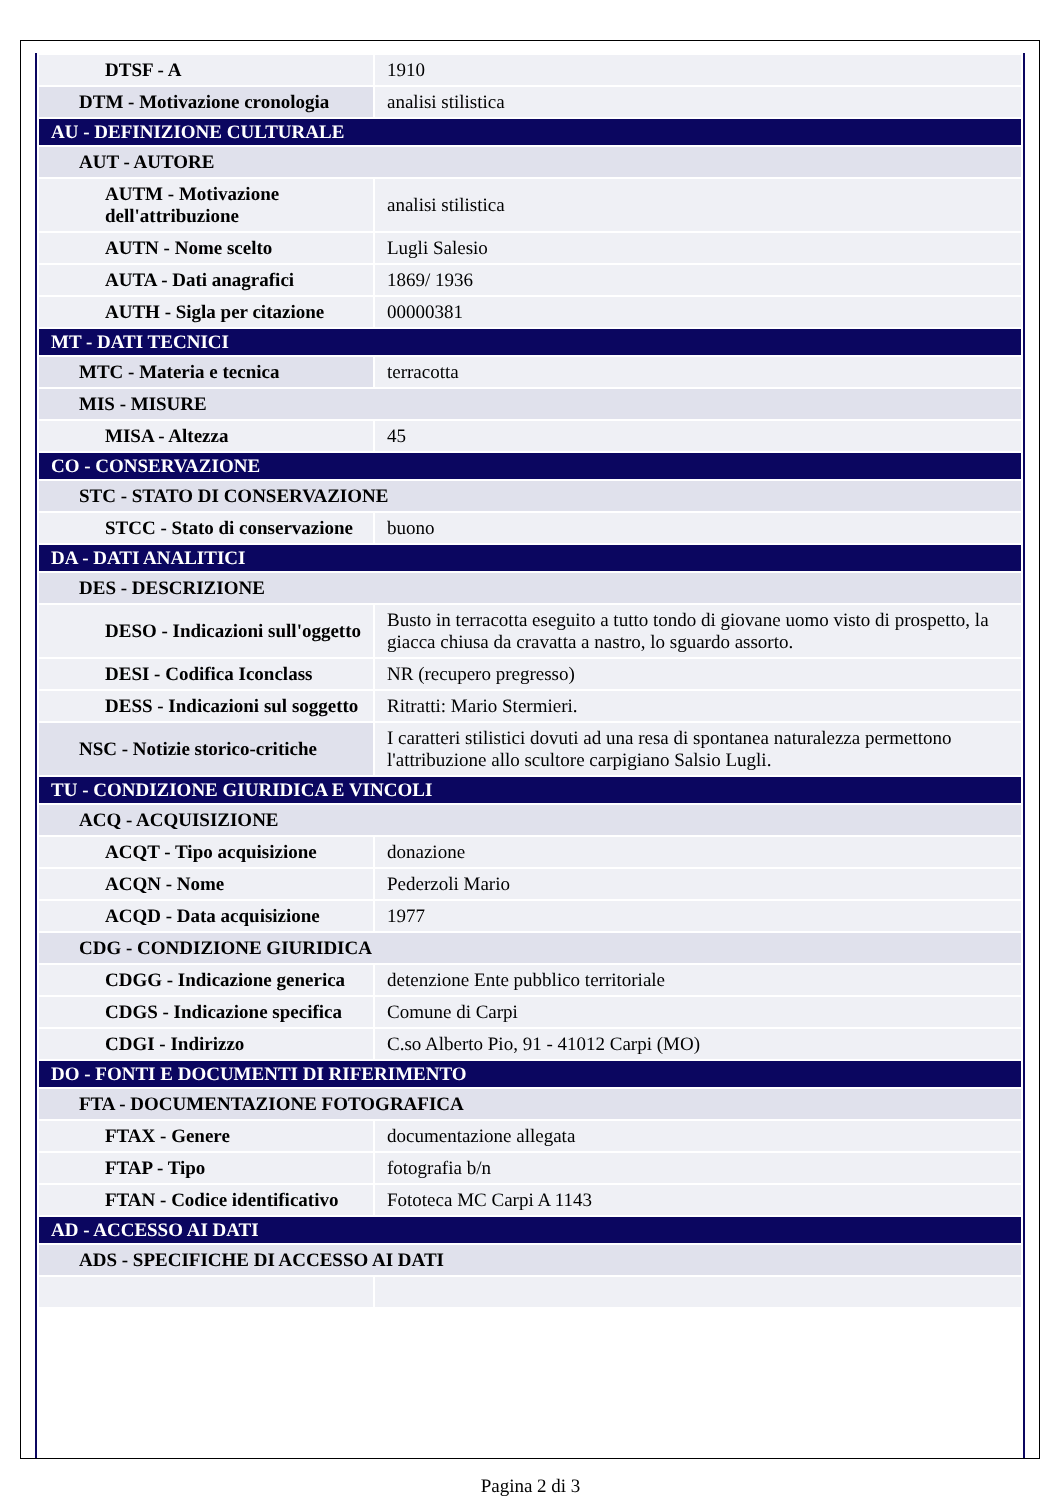| DTSF - A | 1910 |
| DTM - Motivazione cronologia | analisi stilistica |
| AU - DEFINIZIONE CULTURALE | |
| AUT - AUTORE | |
| AUTM - Motivazione dell'attribuzione | analisi stilistica |
| AUTN - Nome scelto | Lugli Salesio |
| AUTA - Dati anagrafici | 1869/ 1936 |
| AUTH - Sigla per citazione | 00000381 |
| MT - DATI TECNICI | |
| MTC - Materia e tecnica | terracotta |
| MIS - MISURE | |
| MISA - Altezza | 45 |
| CO - CONSERVAZIONE | |
| STC - STATO DI CONSERVAZIONE | |
| STCC - Stato di conservazione | buono |
| DA - DATI ANALITICI | |
| DES - DESCRIZIONE | |
| DESO - Indicazioni sull'oggetto | Busto in terracotta eseguito a tutto tondo di giovane uomo visto di prospetto, la giacca chiusa da cravatta a nastro, lo sguardo assorto. |
| DESI - Codifica Iconclass | NR (recupero pregresso) |
| DESS - Indicazioni sul soggetto | Ritratti: Mario Stermieri. |
| NSC - Notizie storico-critiche | I caratteri stilistici dovuti ad una resa di spontanea naturalezza permettono l'attribuzione allo scultore carpigiano Salsio Lugli. |
| TU - CONDIZIONE GIURIDICA E VINCOLI | |
| ACQ - ACQUISIZIONE | |
| ACQT - Tipo acquisizione | donazione |
| ACQN - Nome | Pederzoli Mario |
| ACQD - Data acquisizione | 1977 |
| CDG - CONDIZIONE GIURIDICA | |
| CDGG - Indicazione generica | detenzione Ente pubblico territoriale |
| CDGS - Indicazione specifica | Comune di Carpi |
| CDGI - Indirizzo | C.so Alberto Pio, 91 - 41012 Carpi (MO) |
| DO - FONTI E DOCUMENTI DI RIFERIMENTO | |
| FTA - DOCUMENTAZIONE FOTOGRAFICA | |
| FTAX - Genere | documentazione allegata |
| FTAP - Tipo | fotografia b/n |
| FTAN - Codice identificativo | Fototeca MC Carpi A 1143 |
| AD - ACCESSO AI DATI | |
| ADS - SPECIFICHE DI ACCESSO AI DATI | |
Pagina 2 di 3